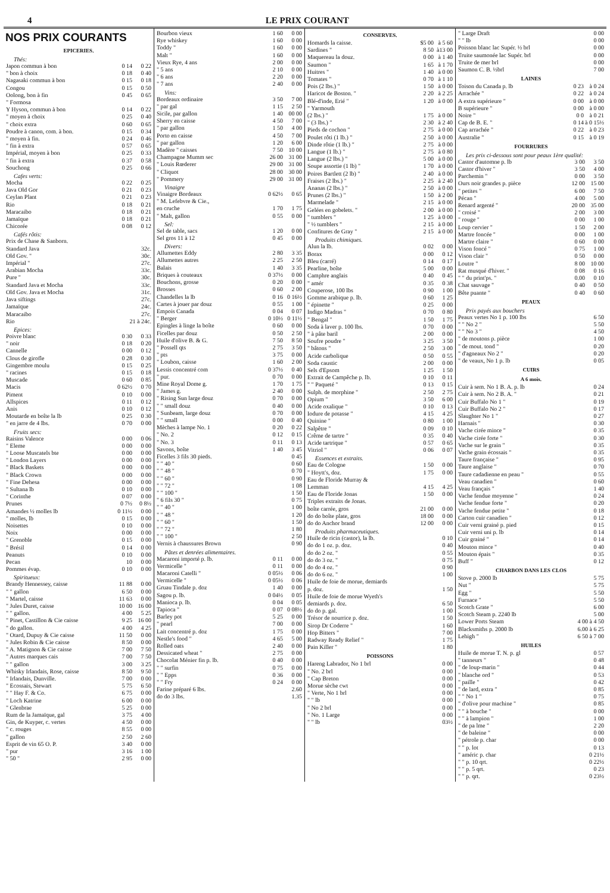4 LE PRIX COURANT
NOS PRIX COURANTS
EPICERIES.
Thés:
| Japon commun à bon | 0 14 | 0 22 |
| " bon à choix | 0 18 | 0 40 |
| Nagasaki commun à bon | 0 15 | 0 18 |
| Congou | 0 15 | 0 50 |
| Oolong, bon à fin | 0 45 | 0 65 |
| " Formosa | | |
| Y Hyson, commun à bon | 0 14 | 0 22 |
| " moyen à choix | 0 25 | 0 40 |
| " choix extra | 0 60 | 0 65 |
| Poudre à canon, com. à bon. | 0 15 | 0 34 |
| " moyen à fin. | 0 24 | 0 46 |
| " fin à extra | 0 57 | 0 65 |
| Impérial, moyen à bon | 0 25 | 0 33 |
| " fin à extra | 0 37 | 0 58 |
| Souchong | 0 25 | 0 66 |
Cafes verts:
| Mocha | 0 22 | 0 25 |
| Java Old Gor | 0 21 | 0 23 |
| Ceylan Plant | 0 21 | 0 23 |
| Rio | 0 18 | 0 21 |
| Maracaibo | 0 18 | 0 21 |
| Jamaïque | 0 18 | 0 21 |
| Chicorée | 0 08 | 0 12 |
Cafés rôtis:
| Prix de Chase & Sanborn. | |
| Standard Java | 32c. |
| Old Gov. " | 30c. |
| Impérial " | 27c. |
| Arabian Mocha | 33c. |
| Pure " | 30c. |
| Standard Java et Mocha | 33c. |
| Old Gov. Java et Mocha | 31c. |
| Java siftings | 27c. |
| Jamaïque | 24c. |
| Maracaibo | 27c. |
| Rio | 21 à 24c. |
Epices:
| Poivre blanc | 0 30 | 0 33 |
| " noir | 0 18 | 0 20 |
| Cannelle | 0 00 | 0 12 |
| Clous de girofle | 0 28 | 0 30 |
| Gingembre moulu | 0 15 | 0 25 |
| " racines | 0 15 | 0 18 |
| Muscade | 0 60 | 0 85 |
| Macis | 0 62½ | 0 70 |
| Piment | 0 10 | 0 00 |
| Allspices | 0 11 | 0 12 |
| Anis | 0 10 | 0 12 |
| Moutarde en boîte la lb | 0 25 | 0 30 |
| " en jarre de 4 lbs. | 0 70 | 0 00 |
Fruits secs:
| Raisins Valence | 0 00 | 0 06 |
| " Eleme | 0 00 | 0 00 |
| " Loose Muscatels bte | 0 00 | 0 00 |
| " London Layers | 0 00 | 0 00 |
| " Black Baskets | 0 00 | 0 00 |
| " Black Crown | 0 00 | 0 00 |
| " Fine Dehesa | 0 00 | 0 00 |
| " Sultana lb | 0 10 | 0 00 |
| " Corinthe | 0 07 | 0 00 |
| Prunes | 0 7½ | 0 8½ |
| Amandes ½ molles lb | 0 11½ | 0 00 |
| " molles, lb | 0 15 | 0 00 |
| Noisettes | 0 10 | 0 00 |
| Noix | 0 00 | 0 00 |
| " Grenoble | 0 15 | 0 00 |
| " Brésil | 0 14 | 0 00 |
| Peanuts | 0 10 | 0 00 |
| Pecan | 10 | 0 00 |
| Pommes évap. | 0 10 | 0 00 |
Spiritueux:
| Brandy Hennessey, caisse | 11 88 | 0 00 |
| " " gallon | 6 50 | 0 00 |
| " Martel, caisse | 11 63 | 0 00 |
| " Jules Duret, caisse | 10 00 | 16 00 |
| " " gallon. | 4 00 | 5 25 |
| " Pinet, Castillon & Cie caisse | 9 25 | 16 00 |
| " do gallon. | 4 00 | 4 25 |
| " Otard, Dupuy & Cie caisse | 11 50 | 0 00 |
| " Jules Robin & Cie caisse | 8 50 | 0 00 |
| " A. Matignon & Cie caisse | 7 00 | 7 50 |
| " Autres marques cais | 7 00 | 7 50 |
| " " gallon | 3 00 | 3 25 |
| Whisky Irlandais, Rose, caisse | 8 50 | 9 50 |
| " Irlandais, Dunville. | 7 00 | 0 00 |
| " Ecossais, Stewart | 5 75 | 6 50 |
| " " Hay F. & Co. | 6 75 | 0 00 |
| " Loch Katrine | 6 00 | 0 00 |
| " Glenbrae | 5 25 | 0 00 |
| Rum de la Jamaïque, gal | 3 75 | 4 00 |
| Gin, de Kuyper, c. vertes | 4 50 | 0 00 |
| " c. rouges | 8 55 | 0 00 |
| " gallon | 2 50 | 2 60 |
| Esprit de vin 65 O. P. | 3 40 | 0 00 |
| " pur | 3 16 | 1 00 |
| " 50 " | 2 95 | 0 00 |
| Bourbon vieux | 1 60 | 0 00 |
| Rye whiskey | 1 60 | 0 00 |
| Toddy " | 1 60 | 0 00 |
| Malt " | 1 60 | 0 00 |
| Vieux Rye, 4 ans | 2 00 | 0 00 |
| " 5 ans | 2 10 | 0 00 |
| " 6 ans | 2 20 | 0 00 |
| " 7 ans | 2 40 | 0 00 |
Vins:
| Bordeaux ordinaire | 3 50 | 7 00 |
| " par gal | 1 15 | 2 50 |
| Sicile, par gallon | 1 40 | 00 00 |
| Sherry en caisse | 4 50 | 7 00 |
| " par gallon | 1 50 | 4 00 |
| Porto en caisse | 4 50 | 7 00 |
| " par gallon | 1 20 | 6 00 |
| Madère " caisses | 7 50 | 10 00 |
| Champagne Mumm sec | 26 00 | 31 00 |
| " Louis Rœderer | 29 00 | 31 00 |
| " Cliquot | 28 00 | 30 00 |
| " Pommery | 29 00 | 31 00 |
Vinaigre
| Vinaigre Bordeaux | 0 62½ | 0 65 |
| " M. Lefebvre & Cie., | | |
| en cruche | 1 70 | 1 75 |
| " Malt, gallon | 0 55 | 0 00 |
Sel:
| Sel de table, sacs | 1 20 | 0 00 |
| Sel gros 11 à 12 | 0 45 | 0 00 |
Divers:
| Allumettes Eddy | 2 80 | 3 35 |
| Allumettes autres | 2 25 | 2 50 |
| Balais | 1 40 | 3 35 |
| Briques à couteaux | 0 37½ | 0 00 |
| Bouchons, grosse | 0 20 | 0 00 |
| Brosses | 0 60 | 2 00 |
| Chandelles la lb | 0 16 | 0 16½ |
| Cartes à jouer par douz | 0 55 | 1 00 |
| Empois Canada | 0 04 | 0 07 |
| " Berger | 0 10½ | 0 11½ |
| Epingles à linge la boîte | 0 60 | 0 00 |
| Ficelles par douz | 0 50 | 2 50 |
| Huile d'olive B. & G. | 7 50 | 8 50 |
| " Possell qts | 2 75 | 3 50 |
| " pts | 3 75 | 0 00 |
| " Loubon, caisse | 1 60 | 2 00 |
| Lessis concentré com | 0 37½ | 0 40 |
| " pur. | 0 70 | 0 00 |
| Mine Royal Dome g. | 1 70 | 1 75 |
| " James g. | 2 40 | 0 00 |
| " Rising Sun large douz | 0 70 | 0 00 |
| " " small douz | 0 40 | 0 00 |
| " Sunbeam, large douz | 0 70 | 0 00 |
| " " small | 0 00 | 0 40 |
| Mèches à lampe No. 1 | 0 20 | 0 22 |
| " No. 2 | 0 12 | 0 15 |
| " No. 3 | 0 11 | 0 13 |
| Savons, boîte | 1 40 | 3 45 |
| Ficelles 3 fils 30 pieds. | | 0 45 |
| " " 40 " | | 0 60 |
| " " 48 " | | 0 70 |
| " " 60 " | | 0 90 |
| " " 72 " | | 1 08 |
| " " 100 " | | 1 50 |
| " 6 fils 30 " | | 0 75 |
| " " 40 " | | 1 00 |
| " " 48 " | | 1 20 |
| " " 60 " | | 1 50 |
| " " 72 " | | 1 80 |
| " " 100 " | | 2 50 |
| Vernis à chaussures Brown | | 0 90 |
Pâtes et denrées alimentaires.
| Macaroni importé p. lb. | 0 11 | 0 00 |
| Vermicelle " | 0 11 | 0 00 |
| Macaroni Catelli " | 0 05½ | 0 06 |
| Vermicelle " | 0 05½ | 0 06 |
| Gruau Tindale p. doz | 1 40 | 0 00 |
| Sagou p. lb. | 0 04½ | 0 05 |
| Manioca p. lb. | 0 04 | 0 05 |
| Tapioca " | 0 07 | 0 08½ |
| Barley pot | 5 25 | 0 00 |
| " pearl | 7 00 | 0 00 |
| Lait concentré p. doz | 1 75 | 0 00 |
| Nestle's food " | 4 65 | 5 00 |
| Rolled oats | 2 40 | 0 00 |
| Dessicated wheat " | 2 75 | 0 00 |
| Chocolat Ménier fin p. lb. | 0 40 | 0 00 |
| " " surfin | 0 75 | 0 00 |
| " " Epps | 0 36 | 0 00 |
| " " Fry | 0 24 | 0 00 |
| Farine préparé 6 lbs. | | 2.60 |
| do do 3 lbs. | | 1.35 |
CONSERVES.
| Homards la caisse. | $5 00 | à 5 60 |
| Sardines " | 8 50 | à13 00 |
| Maquereau la douz. | 0 00 | à 1 40 |
| Saumon " | 1 65 | à 1 70 |
| Huitres " | 1 40 | à 0 00 |
| Tomates " | 0 70 | à 1 10 |
| Pois (2 lbs.) " | 1 50 | à 0 00 |
| Haricot de Boston. " | 2 20 | à 2 25 |
| Blé-d'inde, Erié " | 1 20 | à 0 00 |
| " Yarmouth | | |
| (2 lbs.) " | 1 75 | à 0 00 |
| " (3 lbs.) " | 2 30 | à 2 40 |
| Pieds de cochon " | 2 75 | à 0 00 |
| Poulet rôti (1 lb.) " | 2 50 | à 0 00 |
| Dinde rôtie (1 lb.) " | 2 75 | à 0 00 |
| Langue (1 lb.) " | 2 75 | à 0 80 |
| Langue (2 lbs.) " | 5 00 | à 0 00 |
| Soupe assortie (1 lb) " | 1 70 | à 0 00 |
| Poires Bartlett (2 lb) " | 2 40 | à 0 00 |
| Fraises (2 lbs.) " | 2 25 | à 2 40 |
| Ananas (2 lbs.) " | 2 50 | à 0 00 |
| Prunes (2 lbs.) " | 1 50 | à 2 00 |
| Marmelade " | 2 15 | à 0 00 |
| Gelées en gobelets. " | 2 00 | à 0 00 |
| " tumblers " | 1 25 | à 0 00 |
| " ½ tumblers " | 2 15 | à 0 00 |
| Confitures de Gray " | 2 15 | à 0 00 |
Produits chimiques.
| Alun la lb. | 0 02 | 0 00 |
| Borax | 0 00 | 0 12 |
| Bleu (carré) | 0 14 | 0 17 |
| Pearline, boîte | 5 00 | 0 00 |
| Camphre anglais | 0 40 | 0 45 |
| " amér | 0 35 | 0 38 |
| Couperose, 100 lbs | 0 90 | 1 00 |
| Gomme arabique p. lb. | 0 60 | 1 25 |
| " épinette " | 0 25 | 0 00 |
| Indigo Madras " | 0 70 | 0 80 |
| " Bengal " | 1 50 | 1 75 |
| Soda à laver p. 100 lbs. | 0 70 | 0 00 |
| " à pâte baril | 2 00 | 0 00 |
| Soufre poudre " | 3 25 | 3 50 |
| " bâtons " | 2 50 | 3 00 |
| Acide carbolique | 0 50 | 0 55 |
| Soda caustic | 2 00 | 0 00 |
| Sels d'Epsom | 1 25 | 1 50 |
| Extrait de Campêche p. lb. | 0 10 | 0 11 |
| " " Paqueté " | 0 13 | 0 15 |
| Sulph. de morphine " | 2 50 | 2 75 |
| Opium " | 3 50 | 6 00 |
| Acide oxalique " | 0 10 | 0 13 |
| Iodure de potasse " | 4 15 | 4 25 |
| Quinine " | 0 80 | 1 00 |
| Salpêtre " | 0 09 | 0 10 |
| Crême de tartre " | 0 35 | 0 40 |
| Acide tartrique " | 0 57 | 0 65 |
| Vitriol " | 0 06 | 0 07 |
Essences et extraits.
| Eau de Cologne | 1 50 | 0 00 |
| " Hoytt's, doz. | 1 75 | 0 00 |
| Eau de Floride Murray & | | |
| Lemman | 4 15 | 4 25 |
| Eau de Floride Jonas | 1 50 | 0 00 |
| Triples extraits de Jonas. | | |
| boîte carrée, gros | 21 00 | 0 00 |
| do do boîte plate, gros | 18 00 | 0 00 |
| do do Anchor brand | 12 00 | 0 00 |
Produits pharmaceutiques.
| Huile de ricin (castor), la lb. | | 0 10 |
| do do 1 oz. p. doz. | | 0 40 |
| do do 2 oz. " | | 0 55 |
| do do 3 oz. " | | 0 75 |
| do do 4 oz. " | | 0 90 |
| do do 6 oz. " | | 1 00 |
| Huile de foie de morue, demiards | | |
| p. doz. | | 1 50 |
| Huile de foie de morue Wyeth's | | |
| demiards p. doz. | | 6 50 |
| do do p. gal. | | 1 00 |
| Trésor de nourrice p. doz. | | 1 50 |
| Sirop Dr Coderre " | | 1 60 |
| Hop Bitters " | | 7 00 |
| Radway Ready Relief " | | 1 75 |
| Pain Killer " | | 1 80 |
POISSONS
| Hareng Labrador, No 1 brl | 0 00 |
| " No. 2 brl | 0 00 |
| " Cap Breton | 0 00 |
| Morue sèche cwt | 0 00 |
| " Verte, No 1 brl | 0 00 |
| " " lb | 0 00 |
| " No 2 brl | 0 00 |
| " No. 1 Large | 0 00 |
| " " lb | 03½ |
| " Large Draft | 0 00 |
| " " lb | 0 00 |
| Poisson blanc lac Supér. ½ brl | 0 00 |
| Truite saumonée lac Supér. brl | 0 00 |
| Truite de mer brl | 0 00 |
| Saumon C. B. ½brl | 7 00 |
LAINES
| Toison du Canada p. lb | 0 23 | à 0 24 |
| Arrachée " | 0 22 | à 0 24 |
| A extra supérieure " | 0 00 | à 0 00 |
| B supérieure " | 0 00 | à 0 00 |
| Noire " | 0 0 | à 0 21 |
| Cap de B. E. " | 0 14 | à 0 15½ |
| Cap arrachée " | 0 22 | à 0 23 |
| Australie " | 0 15 | à 0 19 |
FOURRURES
Les prix ci-dessous sont pour peaux 1ère qualité:
| Castor d'automne p. lb | 3 00 | 3 50 |
| Castor d'hiver " | 3 50 | 4 00 |
| Parchemin " | 0 00 | 3 50 |
| Ours noir grandes p. pièce | 12 00 | 15 00 |
| " petites " | 6 00 | 7 50 |
| Pécan " | 4 00 | 5 00 |
| Renard argenté " | 20 00 | 35 00 |
| " croisé " | 2 00 | 3 00 |
| " rouge " | 0 00 | 1 00 |
| Loup cervier " | 1 50 | 2 00 |
| Martre foncée " | 0 00 | 1 00 |
| Martre claire " | 0 60 | 0 00 |
| Vison foncé " | 0 75 | 1 00 |
| Vison clair " | 0 50 | 0 00 |
| Loutre " | 8 00 | 10 00 |
| Rat musqué d'hiver. " | 0 08 | 0 16 |
| " " du print'ps. " | 0.00 | 0 10 |
| Chat sauvage " | 0 40 | 0 50 |
| Bête puante " | 0 40 | 0 60 |
PEAUX
Prix payés aux bouchers
| Peaux vertes No 1 p. 100 lbs | 6 50 |
| " " No 2 " | 5 50 |
| " " No 3 " | 4 50 |
| " de moutons p. pièce | 1 00 |
| " de mout. tond " | 0 20 |
| " d'agneaux No 2 " | 0 20 |
| " de veaux, No 1 p. lb | 0 05 |
CUIRS
A 6 mois.
| Cuir à sem. No 1 B. A. p. lb | 0 24 |
| Cuir à sem. No 2 B. A. " | 0 21 |
| Cuir Buffalo No 1 " | 0 19 |
| Cuir Buffalo No 2 " | 0 17 |
| Slaughter No 1 " | 0 27 |
| Harnais " | 0 30 |
| Vache cirée mince " | 0 35 |
| Vache cirée forte " | 0 30 |
| Vache sur le grain " | 0 35 |
| Vache grain écossais " | 0 35 |
| Taure française " | 0 95 |
| Taure anglaise " | 0 70 |
| Taure cadadienne en peau " | 0 55 |
| Veau canadien " | 0 60 |
| Veau français " | 1 40 |
| Vache fendue moyenne " | 0 24 |
| Vache fendue forte " | 0 20 |
| Vache fendue petite " | 0 18 |
| Carton cuir canadien " | 0 12 |
| Cuir verni grainé p. pied | 0 15 |
| Cuir verni uni p. lb | 0 14 |
| Cuir grainé " | 0 14 |
| Mouton mince " | 0 40 |
| Mouton épais " | 0 35 |
| Buff " | 0 12 |
CHARBON DANS LES CLOS
| Stove p. 2000 lb | 5 75 |
| Nut " | 5 75 |
| Egg " | 5 50 |
| Furnace " | 5 50 |
| Scotch Grate " | 6 00 |
| Scotch Steam p. 2240 lb | 5 00 |
| Lower Ports Steam | 4 00 à 4 50 |
| Blacksmiths p. 2000 lb | 6.00 à 6 25 |
| Lehigh " | 6 50 à 7 00 |
HUILES
| Huile de morue T. N. p. gl | 0 57 |
| " tanneurs " | 0 48 |
| " de loup-marin " | 0 44 |
| " blanche ord " | 0 53 |
| " paille " | 0 42 |
| " de lard, extra " | 0 85 |
| " " No 1 " | 0 75 |
| " d'olive pour machine " | 0 85 |
| " " à bouche " | 0 00 |
| " " à lampion " | 1 00 |
| " de pa lme " | 2 20 |
| " de baleine " | 0 00 |
| " pétrole p. char | 0 00 |
| " " p. lot | 0 13 |
| " améric p. char | 0 21½ |
| " " p. 10 qrt. | 0 22½ |
| " " p. 5 qrt. | 0 23 |
| " " p. qrt. | 0 23½ |